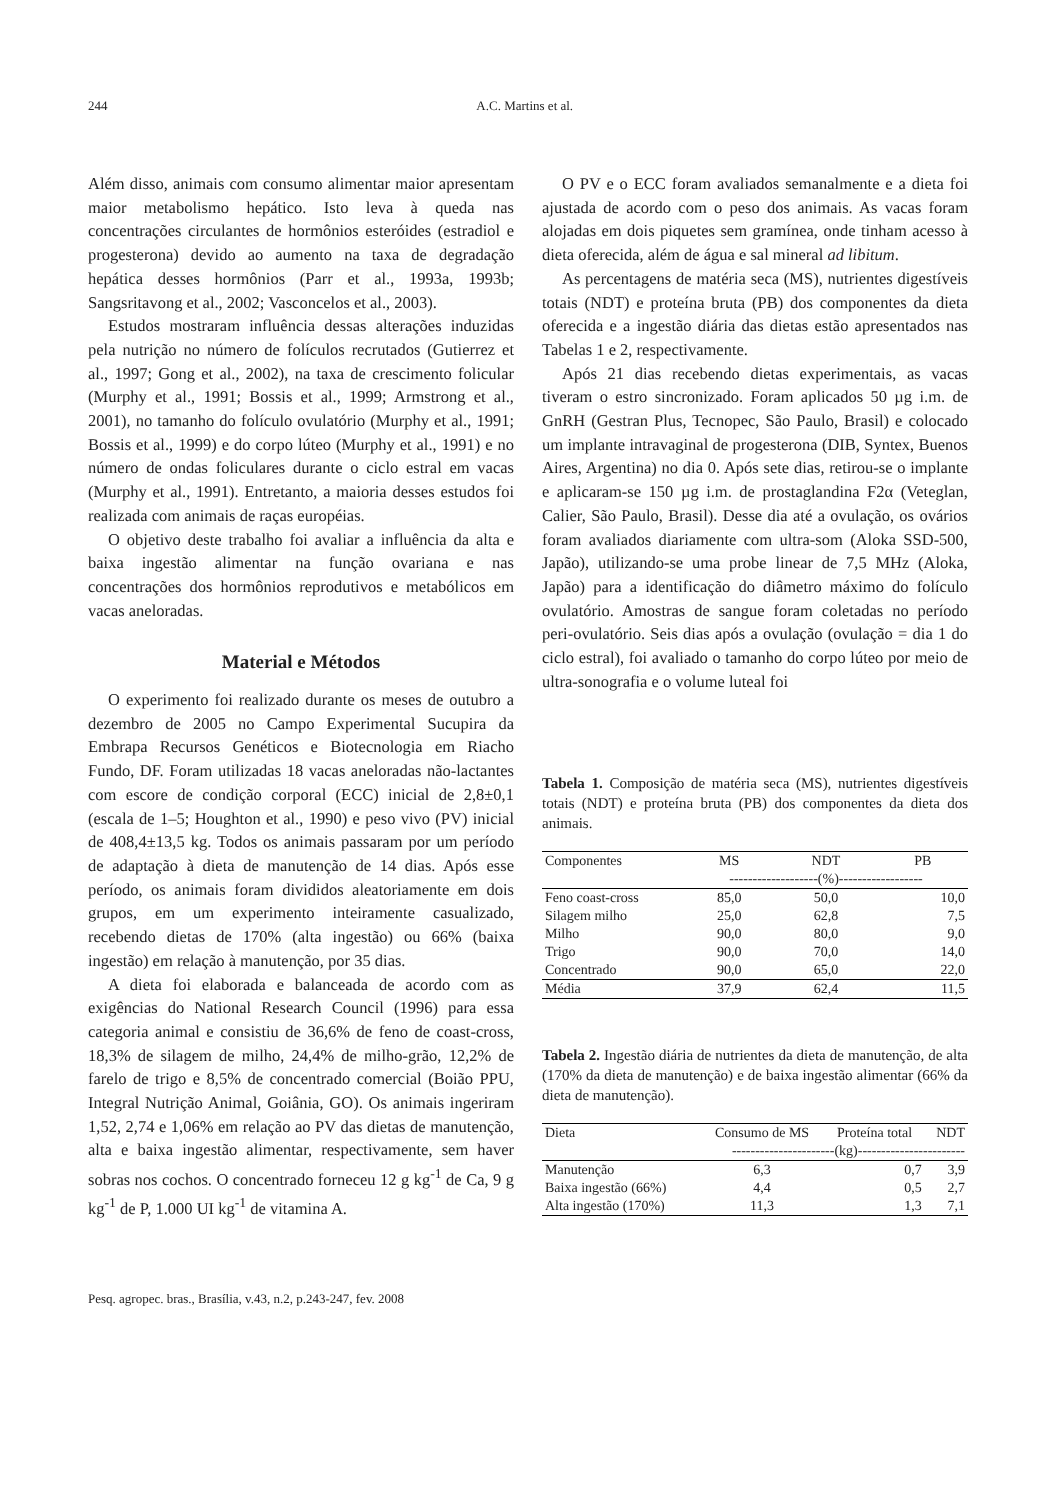244 A.C. Martins et al.
Além disso, animais com consumo alimentar maior apresentam maior metabolismo hepático. Isto leva à queda nas concentrações circulantes de hormônios esteróides (estradiol e progesterona) devido ao aumento na taxa de degradação hepática desses hormônios (Parr et al., 1993a, 1993b; Sangsritavong et al., 2002; Vasconcelos et al., 2003).
Estudos mostraram influência dessas alterações induzidas pela nutrição no número de folículos recrutados (Gutierrez et al., 1997; Gong et al., 2002), na taxa de crescimento folicular (Murphy et al., 1991; Bossis et al., 1999; Armstrong et al., 2001), no tamanho do folículo ovulatório (Murphy et al., 1991; Bossis et al., 1999) e do corpo lúteo (Murphy et al., 1991) e no número de ondas foliculares durante o ciclo estral em vacas (Murphy et al., 1991). Entretanto, a maioria desses estudos foi realizada com animais de raças européias.
O objetivo deste trabalho foi avaliar a influência da alta e baixa ingestão alimentar na função ovariana e nas concentrações dos hormônios reprodutivos e metabólicos em vacas aneloradas.
Material e Métodos
O experimento foi realizado durante os meses de outubro a dezembro de 2005 no Campo Experimental Sucupira da Embrapa Recursos Genéticos e Biotecnologia em Riacho Fundo, DF. Foram utilizadas 18 vacas aneloradas não-lactantes com escore de condição corporal (ECC) inicial de 2,8±0,1 (escala de 1–5; Houghton et al., 1990) e peso vivo (PV) inicial de 408,4±13,5 kg. Todos os animais passaram por um período de adaptação à dieta de manutenção de 14 dias. Após esse período, os animais foram divididos aleatoriamente em dois grupos, em um experimento inteiramente casualizado, recebendo dietas de 170% (alta ingestão) ou 66% (baixa ingestão) em relação à manutenção, por 35 dias.
A dieta foi elaborada e balanceada de acordo com as exigências do National Research Council (1996) para essa categoria animal e consistiu de 36,6% de feno de coast-cross, 18,3% de silagem de milho, 24,4% de milho-grão, 12,2% de farelo de trigo e 8,5% de concentrado comercial (Boião PPU, Integral Nutrição Animal, Goiânia, GO). Os animais ingeriram 1,52, 2,74 e 1,06% em relação ao PV das dietas de manutenção, alta e baixa ingestão alimentar, respectivamente, sem haver sobras nos cochos. O concentrado forneceu 12 g kg<sup>-1</sup> de Ca, 9 g kg<sup>-1</sup> de P, 1.000 UI kg<sup>-1</sup> de vitamina A.
O PV e o ECC foram avaliados semanalmente e a dieta foi ajustada de acordo com o peso dos animais. As vacas foram alojadas em dois piquetes sem gramínea, onde tinham acesso à dieta oferecida, além de água e sal mineral ad libitum.
As percentagens de matéria seca (MS), nutrientes digestíveis totais (NDT) e proteína bruta (PB) dos componentes da dieta oferecida e a ingestão diária das dietas estão apresentados nas Tabelas 1 e 2, respectivamente.
Após 21 dias recebendo dietas experimentais, as vacas tiveram o estro sincronizado. Foram aplicados 50 µg i.m. de GnRH (Gestran Plus, Tecnopec, São Paulo, Brasil) e colocado um implante intravaginal de progesterona (DIB, Syntex, Buenos Aires, Argentina) no dia 0. Após sete dias, retirou-se o implante e aplicaram-se 150 µg i.m. de prostaglandina F2α (Veteglan, Calier, São Paulo, Brasil). Desse dia até a ovulação, os ovários foram avaliados diariamente com ultra-som (Aloka SSD-500, Japão), utilizando-se uma probe linear de 7,5 MHz (Aloka, Japão) para a identificação do diâmetro máximo do folículo ovulatório. Amostras de sangue foram coletadas no período peri-ovulatório. Seis dias após a ovulação (ovulação = dia 1 do ciclo estral), foi avaliado o tamanho do corpo lúteo por meio de ultra-sonografia e o volume luteal foi
Tabela 1. Composição de matéria seca (MS), nutrientes digestíveis totais (NDT) e proteína bruta (PB) dos componentes da dieta dos animais.
| Componentes | MS | NDT | PB |
| --- | --- | --- | --- |
| | -------------------(%)------------------ | | |
| Feno coast-cross | 85,0 | 50,0 | 10,0 |
| Silagem milho | 25,0 | 62,8 | 7,5 |
| Milho | 90,0 | 80,0 | 9,0 |
| Trigo | 90,0 | 70,0 | 14,0 |
| Concentrado | 90,0 | 65,0 | 22,0 |
| Média | 37,9 | 62,4 | 11,5 |
Tabela 2. Ingestão diária de nutrientes da dieta de manutenção, de alta (170% da dieta de manutenção) e de baixa ingestão alimentar (66% da dieta de manutenção).
| Dieta | Consumo de MS | Proteína total | NDT |
| --- | --- | --- | --- |
| ----------------------(kg)----------------------- | | | |
| Manutenção | 6,3 | 0,7 | 3,9 |
| Baixa ingestão (66%) | 4,4 | 0,5 | 2,7 |
| Alta ingestão (170%) | 11,3 | 1,3 | 7,1 |
Pesq. agropec. bras., Brasília, v.43, n.2, p.243-247, fev. 2008